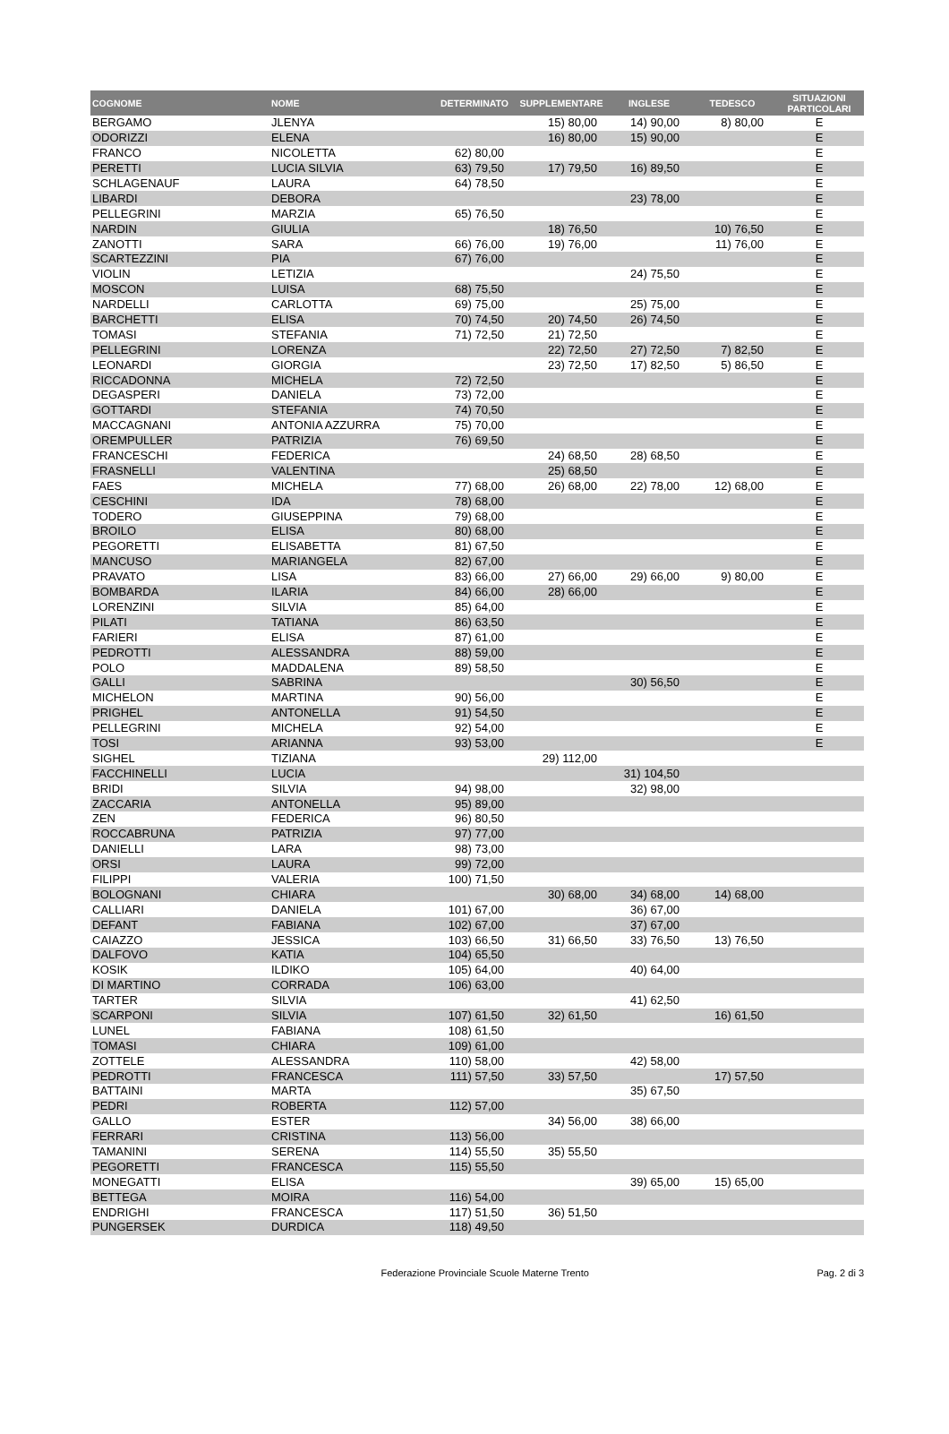| COGNOME | NOME | DETERMINATO | SUPPLEMENTARE | INGLESE | TEDESCO | SITUAZIONI PARTICOLARI |
| --- | --- | --- | --- | --- | --- | --- |
| BERGAMO | JLENYA | | 15) 80,00 | 14) 90,00 | 8) 80,00 | E |
| ODORIZZI | ELENA | | 16) 80,00 | 15) 90,00 | | E |
| FRANCO | NICOLETTA | 62) 80,00 | | | | E |
| PERETTI | LUCIA SILVIA | 63) 79,50 | 17) 79,50 | 16) 89,50 | | E |
| SCHLAGENAUF | LAURA | 64) 78,50 | | | | E |
| LIBARDI | DEBORA | | | 23) 78,00 | | E |
| PELLEGRINI | MARZIA | 65) 76,50 | | | | E |
| NARDIN | GIULIA | | 18) 76,50 | | 10) 76,50 | E |
| ZANOTTI | SARA | 66) 76,00 | 19) 76,00 | | 11) 76,00 | E |
| SCARTEZZINI | PIA | 67) 76,00 | | | | E |
| VIOLIN | LETIZIA | | | 24) 75,50 | | E |
| MOSCON | LUISA | 68) 75,50 | | | | E |
| NARDELLI | CARLOTTA | 69) 75,00 | | 25) 75,00 | | E |
| BARCHETTI | ELISA | 70) 74,50 | 20) 74,50 | 26) 74,50 | | E |
| TOMASI | STEFANIA | 71) 72,50 | 21) 72,50 | | | E |
| PELLEGRINI | LORENZA | | 22) 72,50 | 27) 72,50 | 7) 82,50 | E |
| LEONARDI | GIORGIA | | 23) 72,50 | 17) 82,50 | 5) 86,50 | E |
| RICCADONNA | MICHELA | 72) 72,50 | | | | E |
| DEGASPERI | DANIELA | 73) 72,00 | | | | E |
| GOTTARDI | STEFANIA | 74) 70,50 | | | | E |
| MACCAGNANI | ANTONIA AZZURRA | 75) 70,00 | | | | E |
| OREMPULLER | PATRIZIA | 76) 69,50 | | | | E |
| FRANCESCHI | FEDERICA | | 24) 68,50 | 28) 68,50 | | E |
| FRASNELLI | VALENTINA | | 25) 68,50 | | | E |
| FAES | MICHELA | 77) 68,00 | 26) 68,00 | 22) 78,00 | 12) 68,00 | E |
| CESCHINI | IDA | 78) 68,00 | | | | E |
| TODERO | GIUSEPPINA | 79) 68,00 | | | | E |
| BROILO | ELISA | 80) 68,00 | | | | E |
| PEGORETTI | ELISABETTA | 81) 67,50 | | | | E |
| MANCUSO | MARIANGELA | 82) 67,00 | | | | E |
| PRAVATO | LISA | 83) 66,00 | 27) 66,00 | 29) 66,00 | 9) 80,00 | E |
| BOMBARDA | ILARIA | 84) 66,00 | 28) 66,00 | | | E |
| LORENZINI | SILVIA | 85) 64,00 | | | | E |
| PILATI | TATIANA | 86) 63,50 | | | | E |
| FARIERI | ELISA | 87) 61,00 | | | | E |
| PEDROTTI | ALESSANDRA | 88) 59,00 | | | | E |
| POLO | MADDALENA | 89) 58,50 | | | | E |
| GALLI | SABRINA | | | 30) 56,50 | | E |
| MICHELON | MARTINA | 90) 56,00 | | | | E |
| PRIGHEL | ANTONELLA | 91) 54,50 | | | | E |
| PELLEGRINI | MICHELA | 92) 54,00 | | | | E |
| TOSI | ARIANNA | 93) 53,00 | | | | E |
| SIGHEL | TIZIANA | | 29) 112,00 | | | |
| FACCHINELLI | LUCIA | | | 31) 104,50 | | |
| BRIDI | SILVIA | 94) 98,00 | | 32) 98,00 | | |
| ZACCARIA | ANTONELLA | 95) 89,00 | | | | |
| ZEN | FEDERICA | 96) 80,50 | | | | |
| ROCCABRUNA | PATRIZIA | 97) 77,00 | | | | |
| DANIELLI | LARA | 98) 73,00 | | | | |
| ORSI | LAURA | 99) 72,00 | | | | |
| FILIPPI | VALERIA | 100) 71,50 | | | | |
| BOLOGNANI | CHIARA | | 30) 68,00 | 34) 68,00 | 14) 68,00 | |
| CALLIARI | DANIELA | 101) 67,00 | | 36) 67,00 | | |
| DEFANT | FABIANA | 102) 67,00 | | 37) 67,00 | | |
| CAIAZZO | JESSICA | 103) 66,50 | 31) 66,50 | 33) 76,50 | 13) 76,50 | |
| DALFOVO | KATIA | 104) 65,50 | | | | |
| KOSIK | ILDIKO | 105) 64,00 | | 40) 64,00 | | |
| DI MARTINO | CORRADA | 106) 63,00 | | | | |
| TARTER | SILVIA | | | 41) 62,50 | | |
| SCARPONI | SILVIA | 107) 61,50 | 32) 61,50 | | 16) 61,50 | |
| LUNEL | FABIANA | 108) 61,50 | | | | |
| TOMASI | CHIARA | 109) 61,00 | | | | |
| ZOTTELE | ALESSANDRA | 110) 58,00 | | 42) 58,00 | | |
| PEDROTTI | FRANCESCA | 111) 57,50 | 33) 57,50 | | 17) 57,50 | |
| BATTAINI | MARTA | | | 35) 67,50 | | |
| PEDRI | ROBERTA | 112) 57,00 | | | | |
| GALLO | ESTER | | 34) 56,00 | 38) 66,00 | | |
| FERRARI | CRISTINA | 113) 56,00 | | | | |
| TAMANINI | SERENA | 114) 55,50 | 35) 55,50 | | | |
| PEGORETTI | FRANCESCA | 115) 55,50 | | | | |
| MONEGATTI | ELISA | | | 39) 65,00 | 15) 65,00 | |
| BETTEGA | MOIRA | 116) 54,00 | | | | |
| ENDRIGHI | FRANCESCA | 117) 51,50 | 36) 51,50 | | | |
| PUNGERSEK | DURDICA | 118) 49,50 | | | | |
Federazione Provinciale Scuole Materne Trento Pag. 2 di 3